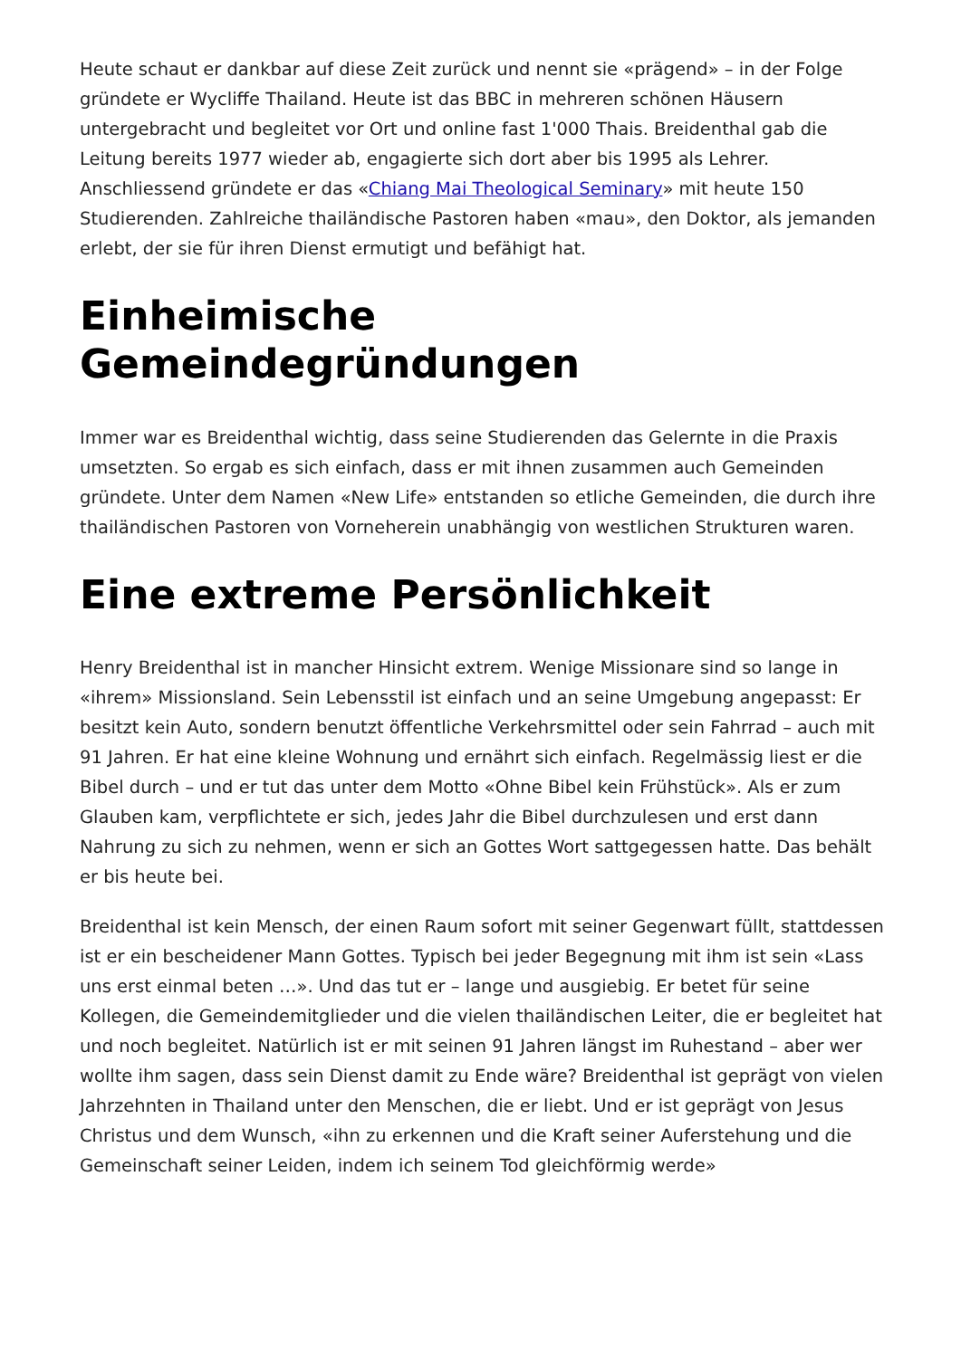Heute schaut er dankbar auf diese Zeit zurück und nennt sie «prägend» – in der Folge gründete er Wycliffe Thailand. Heute ist das BBC in mehreren schönen Häusern untergebracht und begleitet vor Ort und online fast 1'000 Thais. Breidenthal gab die Leitung bereits 1977 wieder ab, engagierte sich dort aber bis 1995 als Lehrer. Anschliessend gründete er das «Chiang Mai Theological Seminary» mit heute 150 Studierenden. Zahlreiche thailändische Pastoren haben «mau», den Doktor, als jemanden erlebt, der sie für ihren Dienst ermutigt und befähigt hat.
Einheimische Gemeindegründungen
Immer war es Breidenthal wichtig, dass seine Studierenden das Gelernte in die Praxis umsetzten. So ergab es sich einfach, dass er mit ihnen zusammen auch Gemeinden gründete. Unter dem Namen «New Life» entstanden so etliche Gemeinden, die durch ihre thailändischen Pastoren von Vorneherein unabhängig von westlichen Strukturen waren.
Eine extreme Persönlichkeit
Henry Breidenthal ist in mancher Hinsicht extrem. Wenige Missionare sind so lange in «ihrem» Missionsland. Sein Lebensstil ist einfach und an seine Umgebung angepasst: Er besitzt kein Auto, sondern benutzt öffentliche Verkehrsmittel oder sein Fahrrad – auch mit 91 Jahren. Er hat eine kleine Wohnung und ernährt sich einfach. Regelmässig liest er die Bibel durch – und er tut das unter dem Motto «Ohne Bibel kein Frühstück». Als er zum Glauben kam, verpflichtete er sich, jedes Jahr die Bibel durchzulesen und erst dann Nahrung zu sich zu nehmen, wenn er sich an Gottes Wort sattgegessen hatte. Das behält er bis heute bei.
Breidenthal ist kein Mensch, der einen Raum sofort mit seiner Gegenwart füllt, stattdessen ist er ein bescheidener Mann Gottes. Typisch bei jeder Begegnung mit ihm ist sein «Lass uns erst einmal beten …». Und das tut er – lange und ausgiebig. Er betet für seine Kollegen, die Gemeindemitglieder und die vielen thailändischen Leiter, die er begleitet hat und noch begleitet. Natürlich ist er mit seinen 91 Jahren längst im Ruhestand – aber wer wollte ihm sagen, dass sein Dienst damit zu Ende wäre? Breidenthal ist geprägt von vielen Jahrzehnten in Thailand unter den Menschen, die er liebt. Und er ist geprägt von Jesus Christus und dem Wunsch, «ihn zu erkennen und die Kraft seiner Auferstehung und die Gemeinschaft seiner Leiden, indem ich seinem Tod gleichförmig werde»